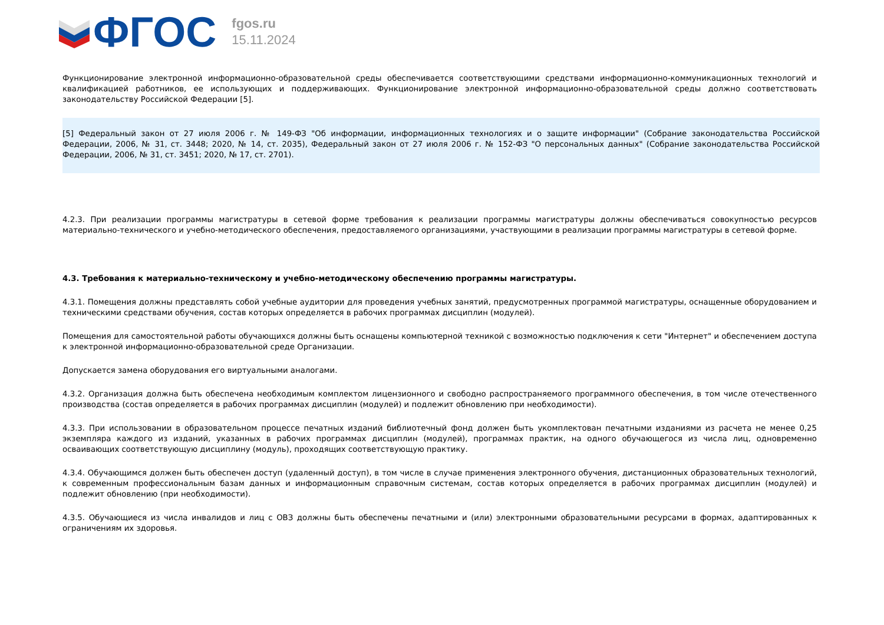ФГОС
fgos.ru
15.11.2024
Функционирование электронной информационно-образовательной среды обеспечивается соответствующими средствами информационно-коммуникационных технологий и квалификацией работников, ее использующих и поддерживающих. Функционирование электронной информационно-образовательной среды должно соответствовать законодательству Российской Федерации [5].
[5] Федеральный закон от 27 июля 2006 г. № 149-ФЗ "Об информации, информационных технологиях и о защите информации" (Собрание законодательства Российской Федерации, 2006, № 31, ст. 3448; 2020, № 14, ст. 2035), Федеральный закон от 27 июля 2006 г. № 152-ФЗ "О персональных данных" (Собрание законодательства Российской Федерации, 2006, № 31, ст. 3451; 2020, № 17, ст. 2701).
4.2.3. При реализации программы магистратуры в сетевой форме требования к реализации программы магистратуры должны обеспечиваться совокупностью ресурсов материально-технического и учебно-методического обеспечения, предоставляемого организациями, участвующими в реализации программы магистратуры в сетевой форме.
4.3. Требования к материально-техническому и учебно-методическому обеспечению программы магистратуры.
4.3.1. Помещения должны представлять собой учебные аудитории для проведения учебных занятий, предусмотренных программой магистратуры, оснащенные оборудованием и техническими средствами обучения, состав которых определяется в рабочих программах дисциплин (модулей).
Помещения для самостоятельной работы обучающихся должны быть оснащены компьютерной техникой с возможностью подключения к сети "Интернет" и обеспечением доступа к электронной информационно-образовательной среде Организации.
Допускается замена оборудования его виртуальными аналогами.
4.3.2. Организация должна быть обеспечена необходимым комплектом лицензионного и свободно распространяемого программного обеспечения, в том числе отечественного производства (состав определяется в рабочих программах дисциплин (модулей) и подлежит обновлению при необходимости).
4.3.3. При использовании в образовательном процессе печатных изданий библиотечный фонд должен быть укомплектован печатными изданиями из расчета не менее 0,25 экземпляра каждого из изданий, указанных в рабочих программах дисциплин (модулей), программах практик, на одного обучающегося из числа лиц, одновременно осваивающих соответствующую дисциплину (модуль), проходящих соответствующую практику.
4.3.4. Обучающимся должен быть обеспечен доступ (удаленный доступ), в том числе в случае применения электронного обучения, дистанционных образовательных технологий, к современным профессиональным базам данных и информационным справочным системам, состав которых определяется в рабочих программах дисциплин (модулей) и подлежит обновлению (при необходимости).
4.3.5. Обучающиеся из числа инвалидов и лиц с ОВЗ должны быть обеспечены печатными и (или) электронными образовательными ресурсами в формах, адаптированных к ограничениям их здоровья.